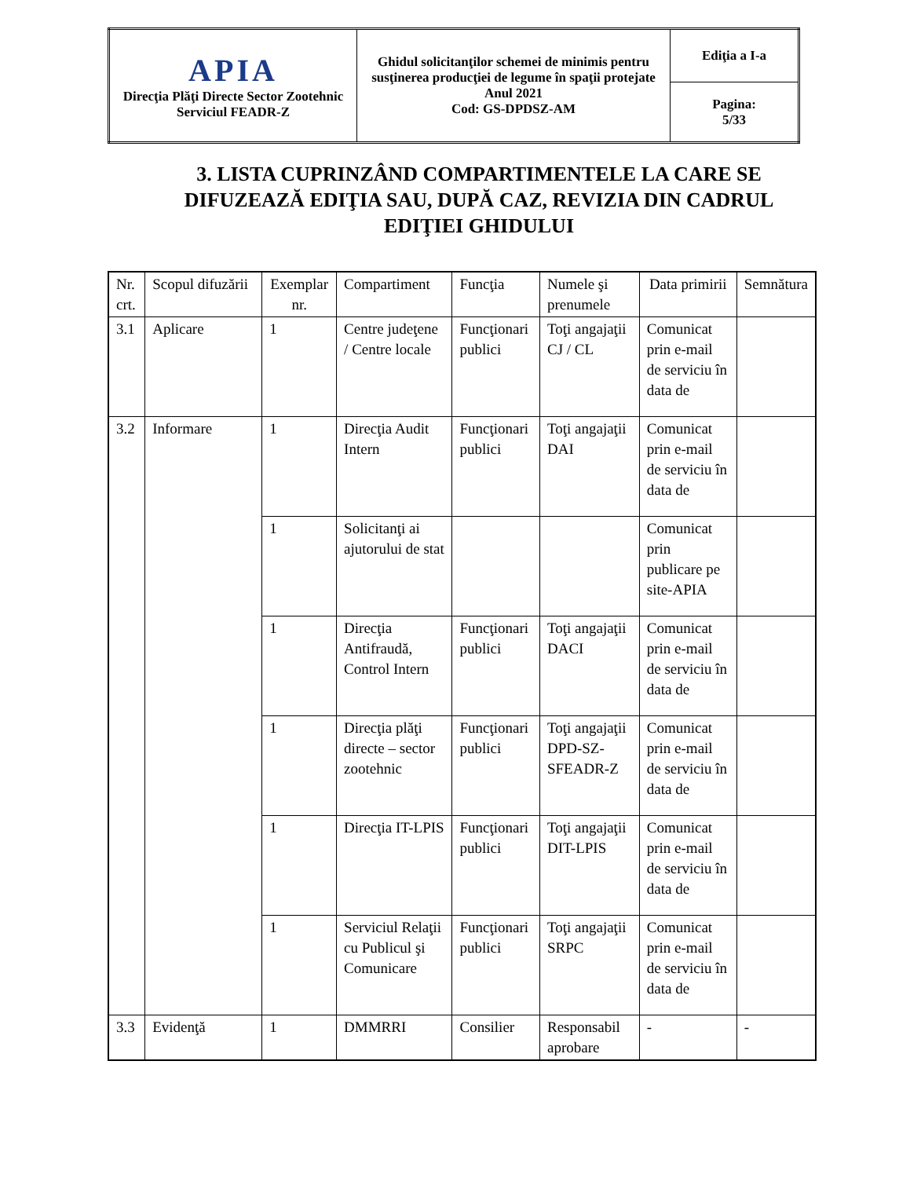| APIA Direcţia Plăţi Directe Sector Zootehnic Serviciul FEADR-Z | Ghidul solicitanţilor schemei de minimis pentru susţinerea producţiei de legume în spaţii protejate Anul 2021 Cod: GS-DPDSZ-AM | Ediţia a I-a |
| | | Pagina: 5/33 |
3. LISTA CUPRINZÂND COMPARTIMENTELE LA CARE SE DIFUZEAZĂ EDIŢIA SAU, DUPĂ CAZ, REVIZIA DIN CADRUL EDIŢIEI GHIDULUI
| Nr. crt. | Scopul difuzării | Exemplar nr. | Compartiment | Funcţia | Numele şi prenumele | Data primirii | Semnătura |
| --- | --- | --- | --- | --- | --- | --- | --- |
| 3.1 | Aplicare | 1 | Centre judeţene / Centre locale | Funcţionari publici | Toţi angajaţii CJ / CL | Comunicat prin e-mail de serviciu în data de | |
| 3.2 | Informare | 1 | Direcţia Audit Intern | Funcţionari publici | Toţi angajaţii DAI | Comunicat prin e-mail de serviciu în data de | |
| | | 1 | Solicitanţi ai ajutorului de stat | | | Comunicat prin publicare pe site-APIA | |
| | | 1 | Direcţia Antifraudă, Control Intern | Funcţionari publici | Toţi angajaţii DACI | Comunicat prin e-mail de serviciu în data de | |
| | | 1 | Direcţia plăţi directe – sector zootehnic | Funcţionari publici | Toţi angajaţii DPD-SZ-SFEADR-Z | Comunicat prin e-mail de serviciu în data de | |
| | | 1 | Direcţia IT-LPIS | Funcţionari publici | Toţi angajaţii DIT-LPIS | Comunicat prin e-mail de serviciu în data de | |
| | | 1 | Serviciul Relaţii cu Publicul şi Comunicare | Funcţionari publici | Toţi angajaţii SRPC | Comunicat prin e-mail de serviciu în data de | |
| 3.3 | Evidenţă | 1 | DMMRRI | Consilier | Responsabil aprobare | - | - |